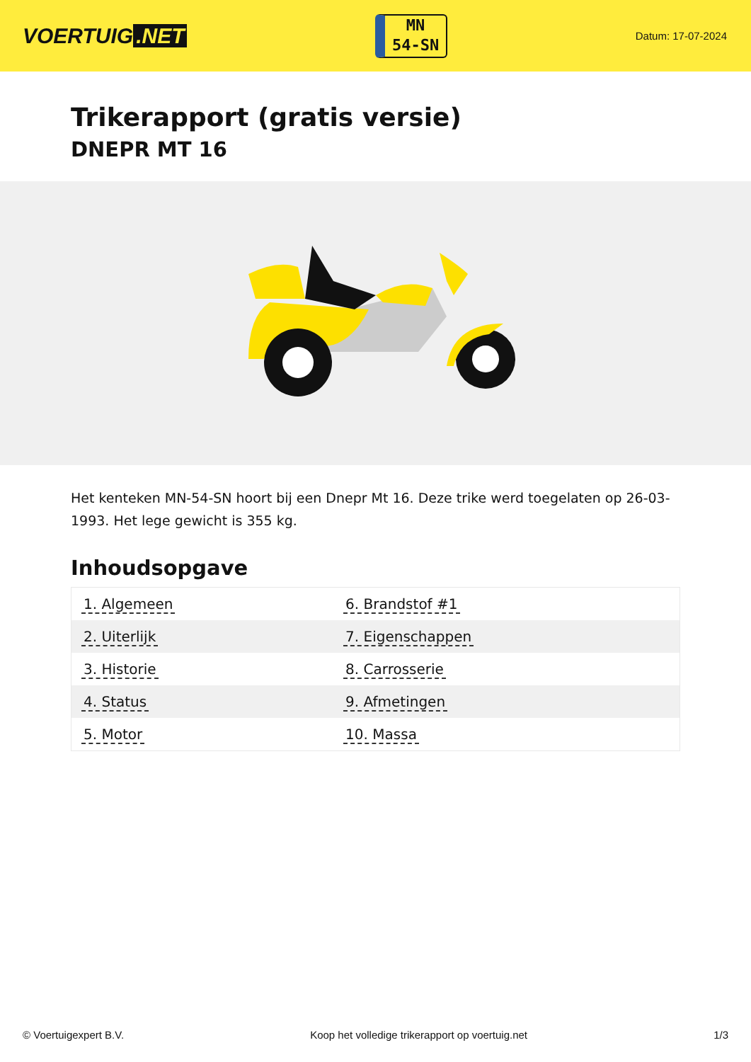VOERTUIG.NET
MN
54-SN
Datum: 17-07-2024
Trikerapport (gratis versie)
DNEPR MT 16
Het kenteken MN-54-SN hoort bij een Dnepr Mt 16. Deze trike werd toegelaten op 26-03-1993. Het lege gewicht is 355 kg.
Inhoudsopgave
| 1. Algemeen | 6. Brandstof #1 |
| 2. Uiterlijk | 7. Eigenschappen |
| 3. Historie | 8. Carrosserie |
| 4. Status | 9. Afmetingen |
| 5. Motor | 10. Massa |
© Voertuigexpert B.V. Koop het volledige trikerapport op voertuig.net 1/3